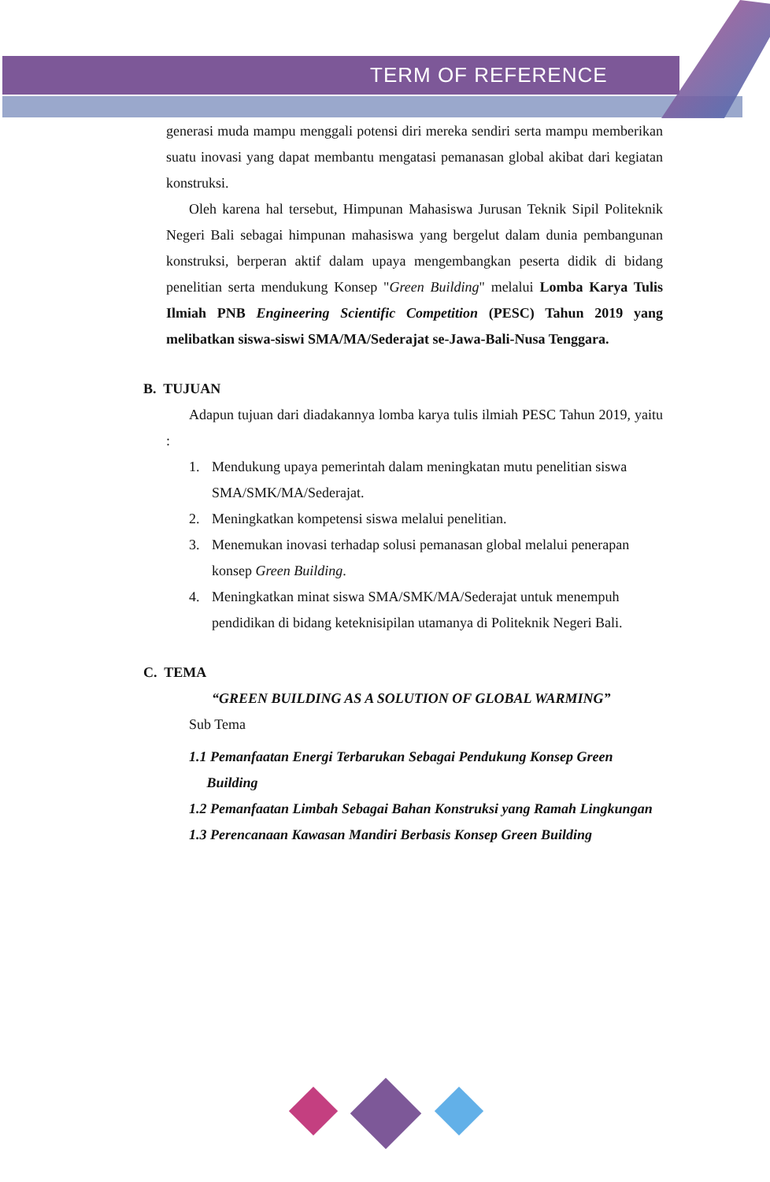TERM OF REFERENCE
generasi muda mampu menggali potensi diri mereka sendiri serta mampu memberikan suatu inovasi yang dapat membantu mengatasi pemanasan global akibat dari kegiatan konstruksi.
Oleh karena hal tersebut, Himpunan Mahasiswa Jurusan Teknik Sipil Politeknik Negeri Bali sebagai himpunan mahasiswa yang bergelut dalam dunia pembangunan konstruksi, berperan aktif dalam upaya mengembangkan peserta didik di bidang penelitian serta mendukung Konsep "Green Building" melalui Lomba Karya Tulis Ilmiah PNB Engineering Scientific Competition (PESC) Tahun 2019 yang melibatkan siswa-siswi SMA/MA/Sederajat se-Jawa-Bali-Nusa Tenggara.
B. TUJUAN
Adapun tujuan dari diadakannya lomba karya tulis ilmiah PESC Tahun 2019, yaitu :
1. Mendukung upaya pemerintah dalam meningkatan mutu penelitian siswa SMA/SMK/MA/Sederajat.
2. Meningkatkan kompetensi siswa melalui penelitian.
3. Menemukan inovasi terhadap solusi pemanasan global melalui penerapan konsep Green Building.
4. Meningkatkan minat siswa SMA/SMK/MA/Sederajat untuk menempuh pendidikan di bidang keteknisipilan utamanya di Politeknik Negeri Bali.
C. TEMA
“GREEN BUILDING AS A SOLUTION OF GLOBAL WARMING”
Sub Tema
1.1 Pemanfaatan Energi Terbarukan Sebagai Pendukung Konsep Green Building
1.2 Pemanfaatan Limbah Sebagai Bahan Konstruksi yang Ramah Lingkungan
1.3 Perencanaan Kawasan Mandiri Berbasis Konsep Green Building